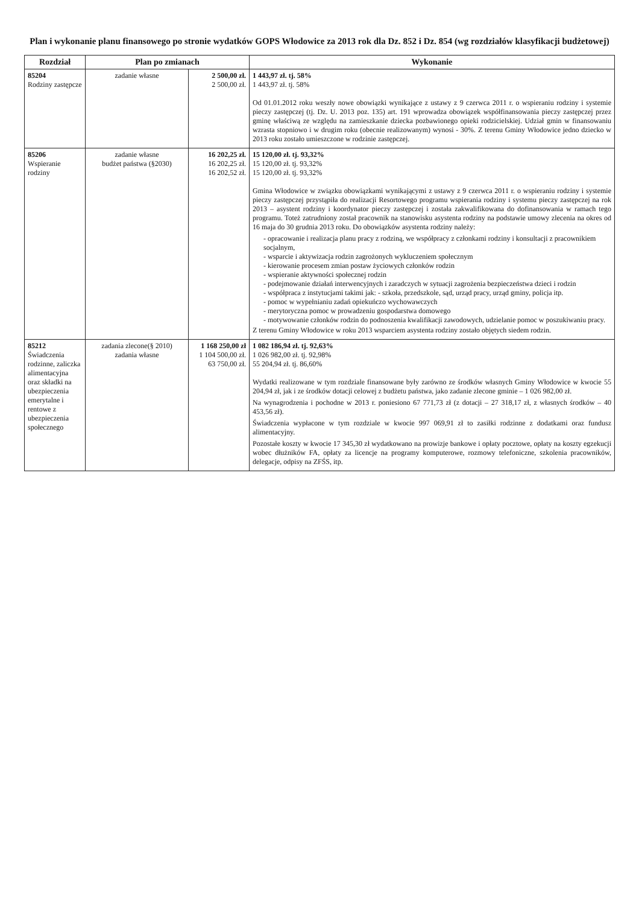Plan i wykonanie planu finansowego po stronie wydatków GOPS Włodowice za 2013 rok dla Dz. 852 i Dz. 854 (wg rozdziałów klasyfikacji budżetowej)
| Rozdział | Plan po zmianach | | Wykonanie |
| --- | --- | --- | --- |
| 85204 Rodziny zastępcze | zadanie własne | 2 500,00 zł. 2 500,00 zł. | 1 443,97 zł. tj. 58% 1 443,97 zł. tj. 58% Od 01.01.2012 roku weszły nowe obowiązki wynikające z ustawy z 9 czerwca 2011 r. o wspieraniu rodziny i systemie pieczy zastępczej (tj. Dz. U. 2013 poz. 135) art. 191 wprowadza obowiązek współfinansowania pieczy zastępczej przez gminę właściwą ze względu na zamieszkanie dziecka pozbawionego opieki rodzicielskiej. Udział gmin w finansowaniu wzrasta stopniowo i w drugim roku (obecnie realizowanym) wynosi - 30%. Z terenu Gminy Włodowice jedno dziecko w 2013 roku zostało umieszczone w rodzinie zastępczej. |
| 85206 Wspieranie rodziny | zadanie własne budżet państwa (§2030) | 16 202,25 zł. 16 202,25 zł. 16 202,52 zł. | 15 120,00 zł. tj. 93,32% 15 120,00 zł. tj. 93,32% 15 120,00 zł. tj. 93,32% Gmina Włodowice w związku obowiązkami wynikającymi z ustawy z 9 czerwca 2011 r. o wspieraniu rodziny i systemie pieczy zastępczej przystąpiła do realizacji Resortowego programu wspierania rodziny i systemu pieczy zastępczej na rok 2013 – asystent rodziny i koordynator pieczy zastępczej i została zakwalifikowana do dofinansowania w ramach tego programu. Toteż zatrudniony został pracownik na stanowisku asystenta rodziny na podstawie umowy zlecenia na okres od 16 maja do 30 grudnia 2013 roku. Do obowiązków asystenta rodziny należy: - opracowanie i realizacja planu pracy z rodziną, we współpracy z członkami rodziny i konsultacji z pracownikiem socjalnym, - wsparcie i aktywizacja rodzin zagrożonych wykluczeniem społecznym - kierowanie procesem zmian postaw życiowych członków rodzin - wspieranie aktywności społecznej rodzin - podejmowanie działań interwencyjnych i zaradczych w sytuacji zagrożenia bezpieczeństwa dzieci i rodzin - współpraca z instytucjami takimi jak: - szkoła, przedszkole, sąd, urząd pracy, urząd gminy, policja itp. - pomoc w wypełnianiu zadań opiekuńczo wychowawczych - merytoryczna pomoc w prowadzeniu gospodarstwa domowego - motywowanie członków rodzin do podnoszenia kwalifikacji zawodowych, udzielanie pomoc w poszukiwaniu pracy. Z terenu Gminy Włodowice w roku 2013 wsparciem asystenta rodziny zostało objętych siedem rodzin. |
| 85212 Świadczenia rodzinne, zaliczka alimentacyjna oraz składki na ubezpieczenia emerytalne i rentowe z ubezpieczenia społecznego | zadania zlecone(§ 2010) zadania własne | 1 168 250,00 zł 1 104 500,00 zł. 63 750,00 zł. | 1 082 186,94 zł. tj. 92,63% 1 026 982,00 zł. tj. 92,98% 55 204,94 zł. tj. 86,60% Wydatki realizowane w tym rozdziale finansowane były zarówno ze środków własnych Gminy Włodowice w kwocie 55 204,94 zł, jak i ze środków dotacji celowej z budżetu państwa, jako zadanie zlecone gminie – 1 026 982,00 zł. Na wynagrodzenia i pochodne w 2013 r. poniesiono 67 771,73 zł (z dotacji – 27 318,17 zł, z własnych środków – 40 453,56 zł). Świadczenia wypłacone w tym rozdziale w kwocie 997 069,91 zł to zasiłki rodzinne z dodatkami oraz fundusz alimentacyjny. Pozostałe koszty w kwocie 17 345,30 zł wydatkowano na prowizje bankowe i opłaty pocztowe, opłaty na koszty egzekucji wobec dłużników FA, opłaty za licencje na programy komputerowe, rozmowy telefoniczne, szkolenia pracowników, delegacje, odpisy na ZFŚS, itp. |